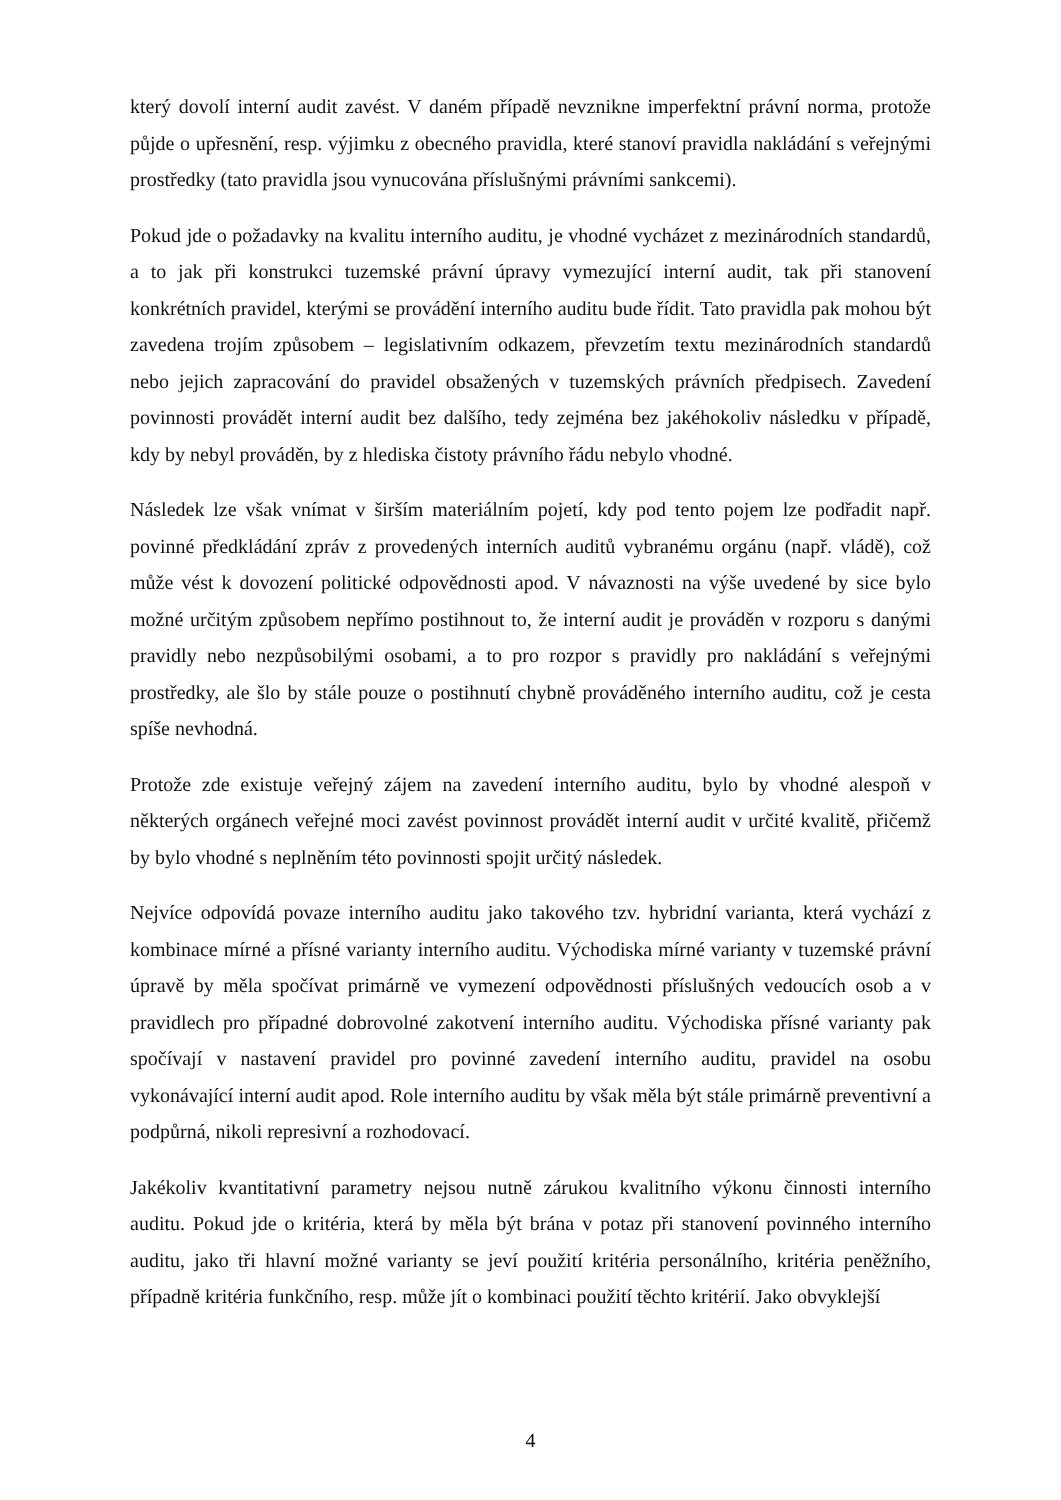který dovolí interní audit zavést. V daném případě nevznikne imperfektní právní norma, protože půjde o upřesnění, resp. výjimku z obecného pravidla, které stanoví pravidla nakládání s veřejnými prostředky (tato pravidla jsou vynucována příslušnými právními sankcemi).
Pokud jde o požadavky na kvalitu interního auditu, je vhodné vycházet z mezinárodních standardů, a to jak při konstrukci tuzemské právní úpravy vymezující interní audit, tak při stanovení konkrétních pravidel, kterými se provádění interního auditu bude řídit. Tato pravidla pak mohou být zavedena trojím způsobem – legislativním odkazem, převzetím textu mezinárodních standardů nebo jejich zapracování do pravidel obsažených v tuzemských právních předpisech. Zavedení povinnosti provádět interní audit bez dalšího, tedy zejména bez jakéhokoliv následku v případě, kdy by nebyl prováděn, by z hlediska čistoty právního řádu nebylo vhodné.
Následek lze však vnímat v širším materiálním pojetí, kdy pod tento pojem lze podřadit např. povinné předkládání zpráv z provedených interních auditů vybranému orgánu (např. vládě), což může vést k dovození politické odpovědnosti apod. V návaznosti na výše uvedené by sice bylo možné určitým způsobem nepřímo postihnout to, že interní audit je prováděn v rozporu s danými pravidly nebo nezpůsobilými osobami, a to pro rozpor s pravidly pro nakládání s veřejnými prostředky, ale šlo by stále pouze o postihnutí chybně prováděného interního auditu, což je cesta spíše nevhodná.
Protože zde existuje veřejný zájem na zavedení interního auditu, bylo by vhodné alespoň v některých orgánech veřejné moci zavést povinnost provádět interní audit v určité kvalitě, přičemž by bylo vhodné s neplněním této povinnosti spojit určitý následek.
Nejvíce odpovídá povaze interního auditu jako takového tzv. hybridní varianta, která vychází z kombinace mírné a přísné varianty interního auditu. Východiska mírné varianty v tuzemské právní úpravě by měla spočívat primárně ve vymezení odpovědnosti příslušných vedoucích osob a v pravidlech pro případné dobrovolné zakotvení interního auditu. Východiska přísné varianty pak spočívají v nastavení pravidel pro povinné zavedení interního auditu, pravidel na osobu vykonávající interní audit apod. Role interního auditu by však měla být stále primárně preventivní a podpůrná, nikoli represivní a rozhodovací.
Jakékoliv kvantitativní parametry nejsou nutně zárukou kvalitního výkonu činnosti interního auditu. Pokud jde o kritéria, která by měla být brána v potaz při stanovení povinného interního auditu, jako tři hlavní možné varianty se jeví použití kritéria personálního, kritéria peněžního, případně kritéria funkčního, resp. může jít o kombinaci použití těchto kritérií. Jako obvyklejší
4